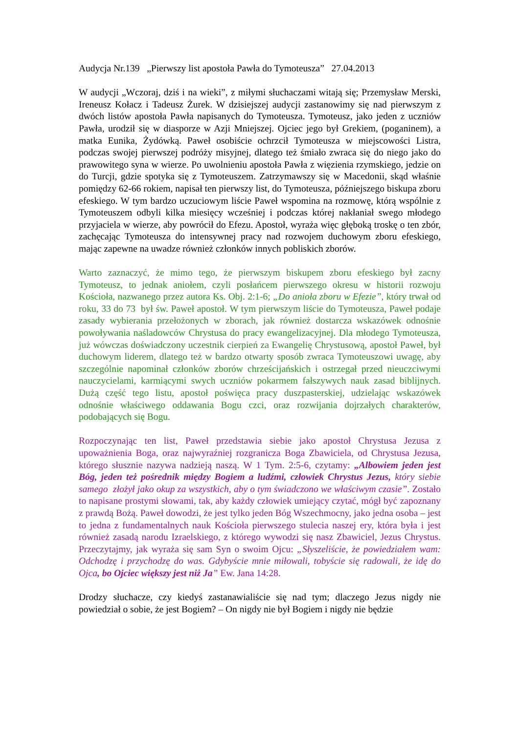Audycja Nr.139 „Pierwszy list apostoła Pawła do Tymoteusza” 27.04.2013
W audycji „Wczoraj, dziś i na wieki”, z miłymi słuchaczami witają się; Przemysław Merski, Ireneusz Kołacz i Tadeusz Żurek. W dzisiejszej audycji zastanowimy się nad pierwszym z dwóch listów apostoła Pawła napisanych do Tymoteusza. Tymoteusz, jako jeden z uczniów Pawła, urodził się w diasporze w Azji Mniejszej. Ojciec jego był Grekiem, (poganinem), a matka Eunika, Żydówką. Paweł osobiście ochrzcił Tymoteusza w miejscowości Listra, podczas swojej pierwszej podróży misyjnej, dlatego też śmiało zwraca się do niego jako do prawowitego syna w wierze. Po uwolnieniu apostoła Pawła z więzienia rzymskiego, jedzie on do Turcji, gdzie spotyka się z Tymoteuszem. Zatrzymawszy się w Macedonii, skąd właśnie pomiędzy 62-66 rokiem, napisał ten pierwszy list, do Tymoteusza, późniejszego biskupa zboru efeskiego. W tym bardzo uczuciowym liście Paweł wspomina na rozmowę, którą wspólnie z Tymoteuszem odbyli kilka miesięcy wcześniej i podczas której nakłaniał swego młodego przyjaciela w wierze, aby powrócił do Efezu. Apostoł, wyraża więc głęboką troskę o ten zbór, zachęcając Tymoteusza do intensywnej pracy nad rozwojem duchowym zboru efeskiego, mając zapewne na uwadze również członków innych pobliskich zborów.
Warto zaznaczyć, że mimo tego, że pierwszym biskupem zboru efeskiego był zacny Tymoteusz, to jednak aniołem, czyli posłańcem pierwszego okresu w historii rozwoju Kościoła, nazwanego przez autora Ks. Obj. 2:1-6; „Do anioła zboru w Efezie”, który trwał od roku, 33 do 73 był św. Paweł apostoł. W tym pierwszym liście do Tymoteusza, Paweł podaje zasady wybierania przełożonych w zborach, jak również dostarcza wskazówek odnośnie powoływania naśladowców Chrystusa do pracy ewangelizacyjnej. Dla młodego Tymoteusza, już wówczas doświadczony uczestnik cierpień za Ewangelię Chrystusową, apostoł Paweł, był duchowym liderem, dlatego też w bardzo otwarty sposób zwraca Tymoteuszowi uwagę, aby szczególnie napominał członków zborów chrześcijańskich i ostrzegał przed nieuczciwymi nauczycielami, karmiącymi swych uczniów pokarmem fałszywych nauk zasad biblijnych. Dużą część tego listu, apostoł poświęca pracy duszpasterskiej, udzielając wskazówek odnośnie właściwego oddawania Bogu czci, oraz rozwijania dojrzałych charakterów, podobających się Bogu.
Rozpoczynając ten list, Paweł przedstawia siebie jako apostoł Chrystusa Jezusa z upoważnienia Boga, oraz najwyraźniej rozgranicza Boga Zbawiciela, od Chrystusa Jezusa, którego słusznie nazywa nadzieją naszą. W 1 Tym. 2:5-6, czytamy: „Albowiem jeden jest Bóg, jeden też pośrednik między Bogiem a ludźmi, człowiek Chrystus Jezus, który siebie samego złożył jako okup za wszystkich, aby o tym świadczono we właściwym czasie”. Zostało to napisane prostymi słowami, tak, aby każdy człowiek umiejący czytać, mógł być zapoznany z prawdą Bożą. Paweł dowodzi, że jest tylko jeden Bóg Wszechmocny, jako jedna osoba – jest to jedna z fundamentalnych nauk Kościoła pierwszego stulecia naszej ery, która była i jest również zasadą narodu Izraelskiego, z którego wywodzi się nasz Zbawiciel, Jezus Chrystus. Przeczytajmy, jak wyraża się sam Syn o swoim Ojcu: „Słyszeliście, że powiedziałem wam: Odchodzę i przychodzę do was. Gdybyście mnie miłowali, tobyście się radowali, że idę do Ojca, bo Ojciec większy jest niż Ja” Ew. Jana 14:28.
Drodzy słuchacze, czy kiedyś zastanawialiście się nad tym; dlaczego Jezus nigdy nie powiedział o sobie, że jest Bogiem? – On nigdy nie był Bogiem i nigdy nie będzie